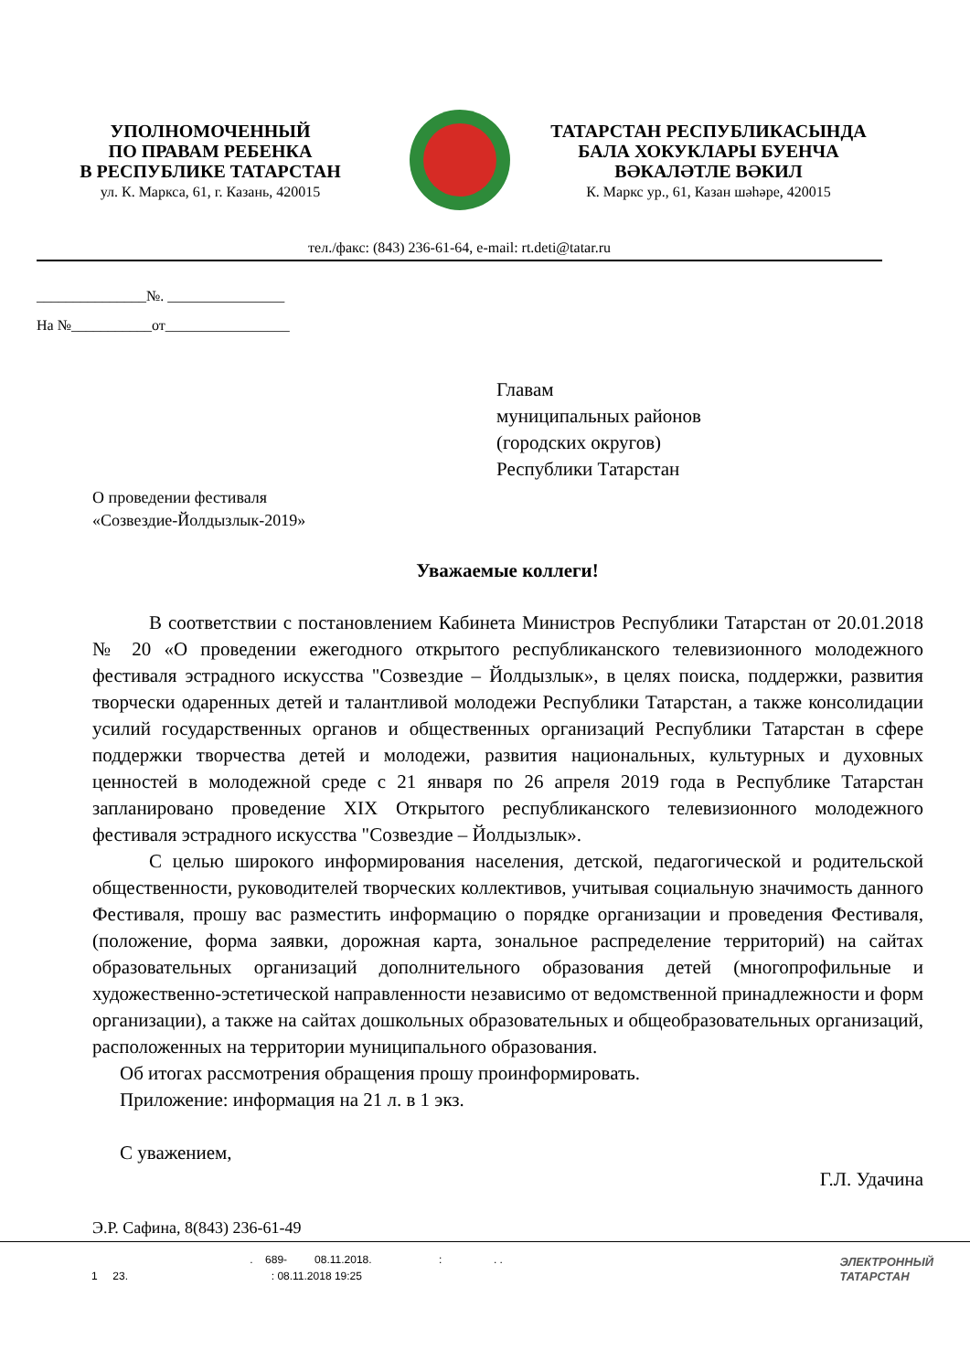УПОЛНОМОЧЕННЫЙ
ПО ПРАВАМ РЕБЕНКА
В РЕСПУБЛИКЕ ТАТАРСТАН
ул. К. Маркса, 61, г. Казань, 420015
ТАТАРСТАН РЕСПУБЛИКАСЫНДА
БАЛА ХОКУКЛАРЫ БУЕНЧА
ВӘКАЛӘТЛЕ ВӘКИЛ
К. Маркс ур., 61, Казан шәһәре, 420015
тел./факс: (843) 236-61-64, e-mail: rt.deti@tatar.ru
_______________№. ________________
На №___________от_________________
Главам
муниципальных районов
(городских округов)
Республики Татарстан
О проведении фестиваля
«Созвездие-Йолдызлык-2019»
Уважаемые коллеги!
В соответствии с постановлением Кабинета Министров Республики Татарстан от 20.01.2018 № 20 «О проведении ежегодного открытого республиканского телевизионного молодежного фестиваля эстрадного искусства "Созвездие – Йолдызлык», в целях поиска, поддержки, развития творчески одаренных детей и талантливой молодежи Республики Татарстан, а также консолидации усилий государственных органов и общественных организаций Республики Татарстан в сфере поддержки творчества детей и молодежи, развития национальных, культурных и духовных ценностей в молодежной среде с 21 января по 26 апреля 2019 года в Республике Татарстан запланировано проведение XIX Открытого республиканского телевизионного молодежного фестиваля эстрадного искусства "Созвездие – Йолдызлык».
С целью широкого информирования населения, детской, педагогической и родительской общественности, руководителей творческих коллективов, учитывая социальную значимость данного Фестиваля, прошу вас разместить информацию о порядке организации и проведения Фестиваля, (положение, форма заявки, дорожная карта, зональное распределение территорий) на сайтах образовательных организаций дополнительного образования детей (многопрофильные и художественно-эстетической направленности независимо от ведомственной принадлежности и форм организации), а также на сайтах дошкольных образовательных и общеобразовательных организаций, расположенных на территории муниципального образования.
Об итогах рассмотрения обращения прошу проинформировать.
Приложение: информация на 21 л. в 1 экз.
С уважением,
Г.Л. Удачина
Э.Р. Сафина, 8(843) 236-61-49
. 689- 08.11.2018. : . .
1 23. : 08.11.2018 19:25
ЭЛЕКТРОННЫЙ
ТАТАРСТАН